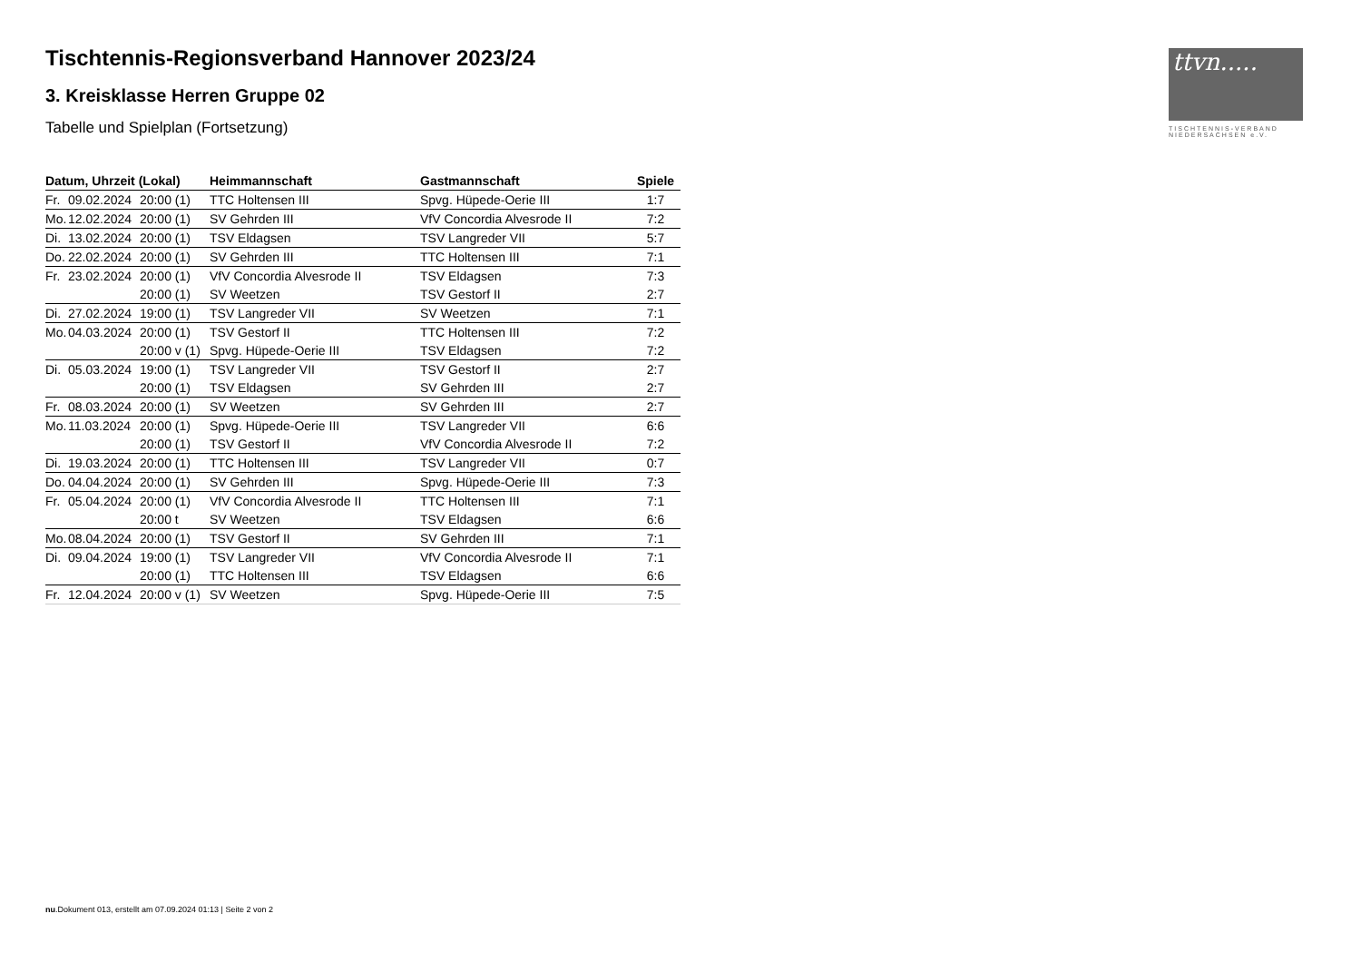ttvn.....
TISCHTENNIS-VERBAND
NIEDERSACHSEN e.V.
Tischtennis-Regionsverband Hannover 2023/24
3. Kreisklasse Herren Gruppe 02
Tabelle und Spielplan (Fortsetzung)
| Datum, Uhrzeit (Lokal) | Heimmannschaft | Gastmannschaft | Spiele |
| --- | --- | --- | --- |
| Fr. 09.02.2024 20:00 (1) | TTC Holtensen III | Spvg. Hüpede-Oerie III | 1:7 |
| Mo. 12.02.2024 20:00 (1) | SV Gehrden III | VfV Concordia Alvesrode II | 7:2 |
| Di. 13.02.2024 20:00 (1) | TSV Eldagsen | TSV Langreder VII | 5:7 |
| Do. 22.02.2024 20:00 (1) | SV Gehrden III | TTC Holtensen III | 7:1 |
| Fr. 23.02.2024 20:00 (1) | VfV Concordia Alvesrode II | TSV Eldagsen | 7:3 |
| 20:00 (1) | SV Weetzen | TSV Gestorf II | 2:7 |
| Di. 27.02.2024 19:00 (1) | TSV Langreder VII | SV Weetzen | 7:1 |
| Mo. 04.03.2024 20:00 (1) | TSV Gestorf II | TTC Holtensen III | 7:2 |
| 20:00 v (1) | Spvg. Hüpede-Oerie III | TSV Eldagsen | 7:2 |
| Di. 05.03.2024 19:00 (1) | TSV Langreder VII | TSV Gestorf II | 2:7 |
| 20:00 (1) | TSV Eldagsen | SV Gehrden III | 2:7 |
| Fr. 08.03.2024 20:00 (1) | SV Weetzen | SV Gehrden III | 2:7 |
| Mo. 11.03.2024 20:00 (1) | Spvg. Hüpede-Oerie III | TSV Langreder VII | 6:6 |
| 20:00 (1) | TSV Gestorf II | VfV Concordia Alvesrode II | 7:2 |
| Di. 19.03.2024 20:00 (1) | TTC Holtensen III | TSV Langreder VII | 0:7 |
| Do. 04.04.2024 20:00 (1) | SV Gehrden III | Spvg. Hüpede-Oerie III | 7:3 |
| Fr. 05.04.2024 20:00 (1) | VfV Concordia Alvesrode II | TTC Holtensen III | 7:1 |
| 20:00 t | SV Weetzen | TSV Eldagsen | 6:6 |
| Mo. 08.04.2024 20:00 (1) | TSV Gestorf II | SV Gehrden III | 7:1 |
| Di. 09.04.2024 19:00 (1) | TSV Langreder VII | VfV Concordia Alvesrode II | 7:1 |
| 20:00 (1) | TTC Holtensen III | TSV Eldagsen | 6:6 |
| Fr. 12.04.2024 20:00 v (1) | SV Weetzen | Spvg. Hüpede-Oerie III | 7:5 |
nu.Dokument 013, erstellt am 07.09.2024 01:13 | Seite 2 von 2